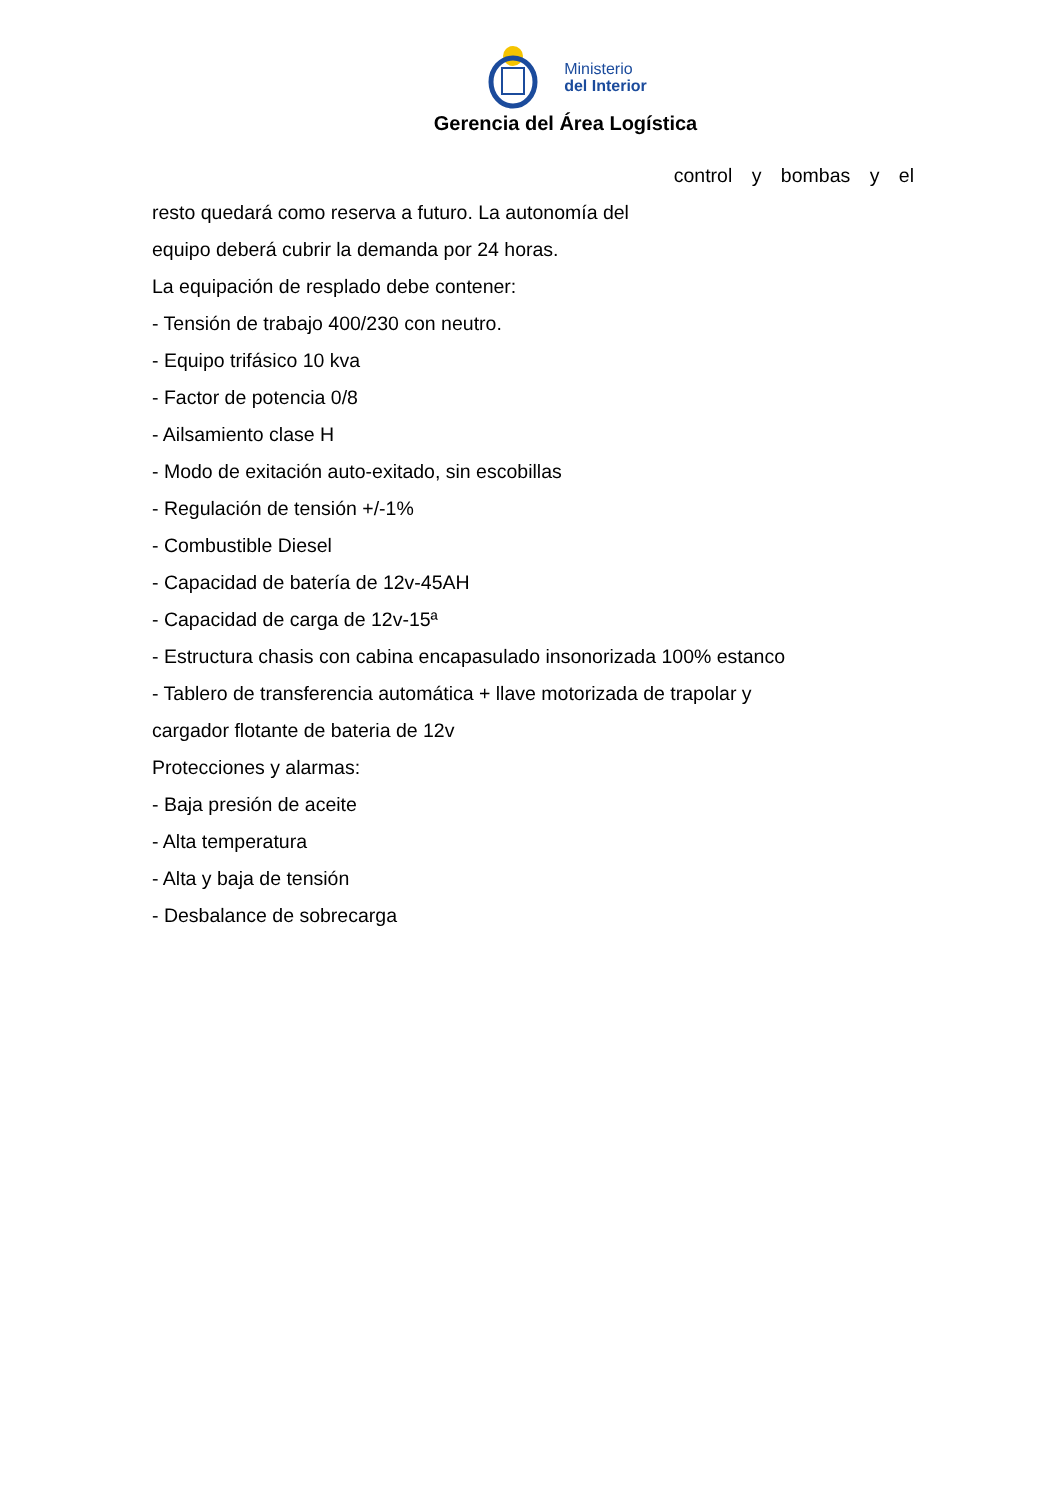Ministerio
del Interior
Gerencia del Área Logística
control y bombas y el
resto quedará como reserva a futuro. La autonomía del
equipo deberá cubrir la demanda por 24 horas.
La equipación de resplado debe contener:
- Tensión de trabajo 400/230 con neutro.
- Equipo trifásico 10 kva
- Factor de potencia 0/8
- Ailsamiento clase H
- Modo de exitación auto-exitado, sin escobillas
- Regulación de tensión +/-1%
- Combustible Diesel
- Capacidad de batería de 12v-45AH
- Capacidad de carga de 12v-15ª
- Estructura chasis con cabina encapasulado insonorizada 100% estanco
- Tablero de transferencia automática + llave motorizada de trapolar y
cargador flotante de bateria de 12v
Protecciones y alarmas:
- Baja presión de aceite
- Alta temperatura
- Alta y baja de tensión
- Desbalance de sobrecarga